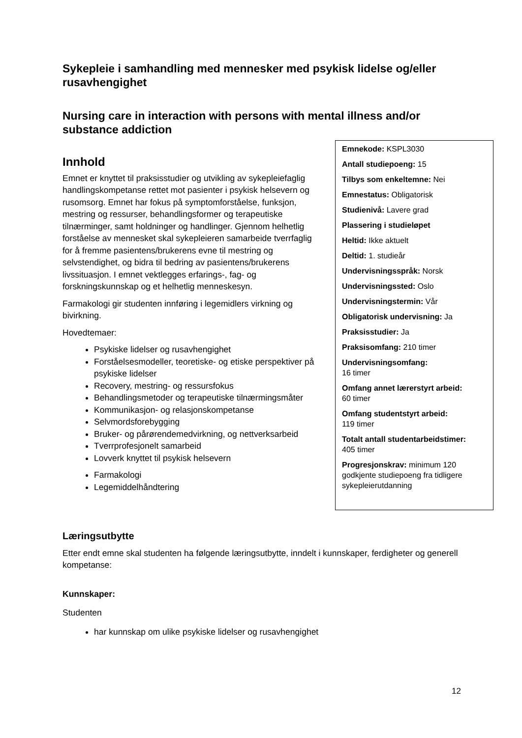Sykepleie i samhandling med mennesker med psykisk lidelse og/eller rusavhengighet
Nursing care in interaction with persons with mental illness and/or substance addiction
Innhold
Emnet er knyttet til praksisstudier og utvikling av sykepleiefaglig handlingskompetanse rettet mot pasienter i psykisk helsevern og rusomsorg. Emnet har fokus på symptomforståelse, funksjon, mestring og ressurser, behandlingsformer og terapeutiske tilnærminger, samt holdninger og handlinger. Gjennom helhetlig forståelse av mennesket skal sykepleieren samarbeide tverrfaglig for å fremme pasientens/brukerens evne til mestring og selvstendighet, og bidra til bedring av pasientens/brukerens livssituasjon. I emnet vektlegges erfarings-, fag- og forskningskunnskap og et helhetlig menneskesyn.
Farmakologi gir studenten innføring i legemidlers virkning og bivirkning.
Hovedtemaer:
Psykiske lidelser og rusavhengighet
Forståelsesmodeller, teoretiske- og etiske perspektiver på psykiske lidelser
Recovery, mestring- og ressursfokus
Behandlingsmetoder og terapeutiske tilnærmingsmåter
Kommunikasjon- og relasjonskompetanse
Selvmordsforebygging
Bruker- og pårørendemedvirkning, og nettverksarbeid
Tverrprofesjonelt samarbeid
Lovverk knyttet til psykisk helsevern
Farmakologi
Legemiddelhåndtering
Emnekode: KSPL3030
Antall studiepoeng: 15
Tilbys som enkeltemne: Nei
Emnestatus: Obligatorisk
Studienivå: Lavere grad
Plassering i studieløpet
Heltid: Ikke aktuelt
Deltid: 1. studieår
Undervisningsspråk: Norsk
Undervisningssted: Oslo
Undervisningstermin: Vår
Obligatorisk undervisning: Ja
Praksisstudier: Ja
Praksisomfang: 210 timer
Undervisningsomfang:
16 timer
Omfang annet lærerstyrt arbeid:
60 timer
Omfang studentstyrt arbeid:
119 timer
Totalt antall studentarbeidstimer:
405 timer
Progresjonskrav: minimum 120 godkjente studiepoeng fra tidligere sykepleierutdanning
Læringsutbytte
Etter endt emne skal studenten ha følgende læringsutbytte, inndelt i kunnskaper, ferdigheter og generell kompetanse:
Kunnskaper:
Studenten
har kunnskap om ulike psykiske lidelser og rusavhengighet
12